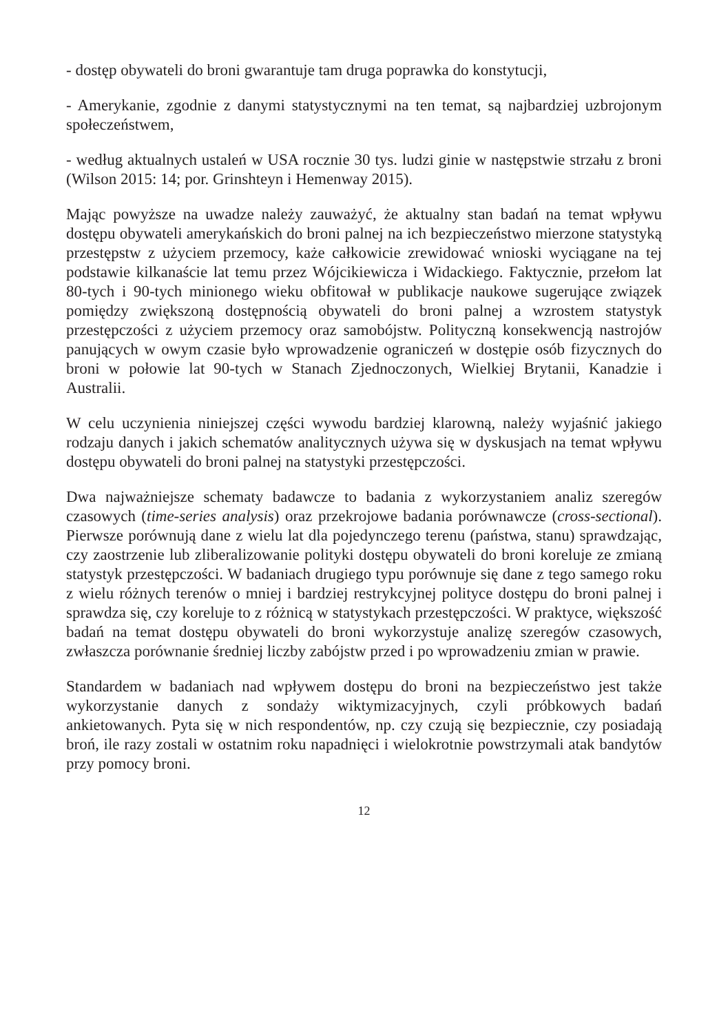- dostęp obywateli do broni gwarantuje tam druga poprawka do konstytucji,
- Amerykanie, zgodnie z danymi statystycznymi na ten temat, są najbardziej uzbrojonym społeczeństwem,
- według aktualnych ustaleń w USA rocznie 30 tys. ludzi ginie w następstwie strzału z broni (Wilson 2015: 14; por. Grinshteyn i Hemenway 2015).
Mając powyższe na uwadze należy zauważyć, że aktualny stan badań na temat wpływu dostępu obywateli amerykańskich do broni palnej na ich bezpieczeństwo mierzone statystyką przestępstw z użyciem przemocy, każe całkowicie zrewidować wnioski wyciągane na tej podstawie kilkanaście lat temu przez Wójcikiewicza i Widackiego. Faktycznie, przełom lat 80-tych i 90-tych minionego wieku obfitował w publikacje naukowe sugerujące związek pomiędzy zwiększoną dostępnością obywateli do broni palnej a wzrostem statystyk przestępczości z użyciem przemocy oraz samobójstw. Polityczną konsekwencją nastrojów panujących w owym czasie było wprowadzenie ograniczeń w dostępie osób fizycznych do broni w połowie lat 90-tych w Stanach Zjednoczonych, Wielkiej Brytanii, Kanadzie i Australii.
W celu uczynienia niniejszej części wywodu bardziej klarowną, należy wyjaśnić jakiego rodzaju danych i jakich schematów analitycznych używa się w dyskusjach na temat wpływu dostępu obywateli do broni palnej na statystyki przestępczości.
Dwa najważniejsze schematy badawcze to badania z wykorzystaniem analiz szeregów czasowych (time-series analysis) oraz przekrojowe badania porównawcze (cross-sectional). Pierwsze porównują dane z wielu lat dla pojedynczego terenu (państwa, stanu) sprawdzając, czy zaostrzenie lub zliberalizowanie polityki dostępu obywateli do broni koreluje ze zmianą statystyk przestępczości. W badaniach drugiego typu porównuje się dane z tego samego roku z wielu różnych terenów o mniej i bardziej restrykcyjnej polityce dostępu do broni palnej i sprawdza się, czy koreluje to z różnicą w statystykach przestępczości. W praktyce, większość badań na temat dostępu obywateli do broni wykorzystuje analizę szeregów czasowych, zwłaszcza porównanie średniej liczby zabójstw przed i po wprowadzeniu zmian w prawie.
Standardem w badaniach nad wpływem dostępu do broni na bezpieczeństwo jest także wykorzystanie danych z sondaży wiktymizacyjnych, czyli próbkowych badań ankietowanych. Pyta się w nich respondentów, np. czy czują się bezpiecznie, czy posiadają broń, ile razy zostali w ostatnim roku napadnięci i wielokrotnie powstrzymali atak bandytów przy pomocy broni.
12